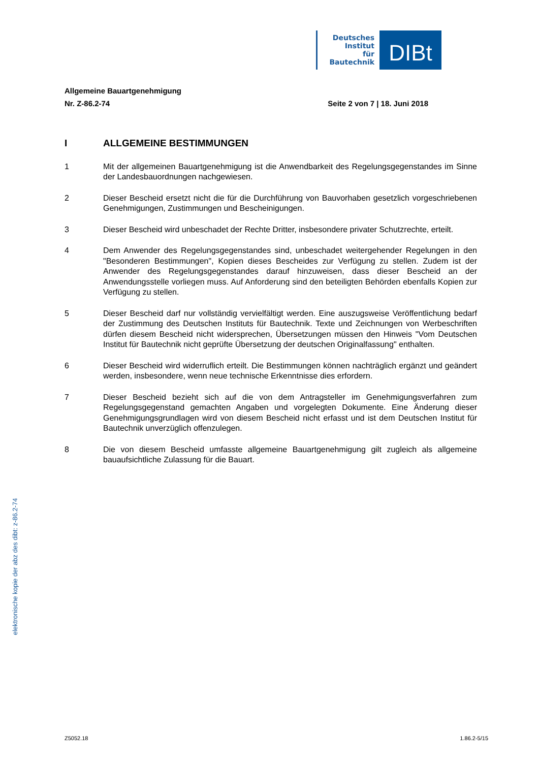Deutsches
Institut
für
Bautechnik
DIBt
Allgemeine Bauartgenehmigung
Nr. Z-86.2-74 Seite 2 von 7 | 18. Juni 2018
I ALLGEMEINE BESTIMMUNGEN
1 Mit der allgemeinen Bauartgenehmigung ist die Anwendbarkeit des Regelungsgegenstandes im Sinne der Landesbauordnungen nachgewiesen.
2 Dieser Bescheid ersetzt nicht die für die Durchführung von Bauvorhaben gesetzlich vorgeschriebenen Genehmigungen, Zustimmungen und Bescheinigungen.
3 Dieser Bescheid wird unbeschadet der Rechte Dritter, insbesondere privater Schutzrechte, erteilt.
4 Dem Anwender des Regelungsgegenstandes sind, unbeschadet weitergehender Regelungen in den "Besonderen Bestimmungen", Kopien dieses Bescheides zur Verfügung zu stellen. Zudem ist der Anwender des Regelungsgegenstandes darauf hinzuweisen, dass dieser Bescheid an der Anwendungsstelle vorliegen muss. Auf Anforderung sind den beteiligten Behörden ebenfalls Kopien zur Verfügung zu stellen.
5 Dieser Bescheid darf nur vollständig vervielfältigt werden. Eine auszugsweise Veröffentlichung bedarf der Zustimmung des Deutschen Instituts für Bautechnik. Texte und Zeichnungen von Werbeschriften dürfen diesem Bescheid nicht widersprechen, Übersetzungen müssen den Hinweis "Vom Deutschen Institut für Bautechnik nicht geprüfte Übersetzung der deutschen Originalfassung" enthalten.
6 Dieser Bescheid wird widerruflich erteilt. Die Bestimmungen können nachträglich ergänzt und geändert werden, insbesondere, wenn neue technische Erkenntnisse dies erfordern.
7 Dieser Bescheid bezieht sich auf die von dem Antragsteller im Genehmigungsverfahren zum Regelungsgegenstand gemachten Angaben und vorgelegten Dokumente. Eine Änderung dieser Genehmigungsgrundlagen wird von diesem Bescheid nicht erfasst und ist dem Deutschen Institut für Bautechnik unverzüglich offenzulegen.
8 Die von diesem Bescheid umfasste allgemeine Bauartgenehmigung gilt zugleich als allgemeine bauaufsichtliche Zulassung für die Bauart.
elektronische kopie der abz des dibt: z-86.2-74
Z5052.18 1.86.2-5/15